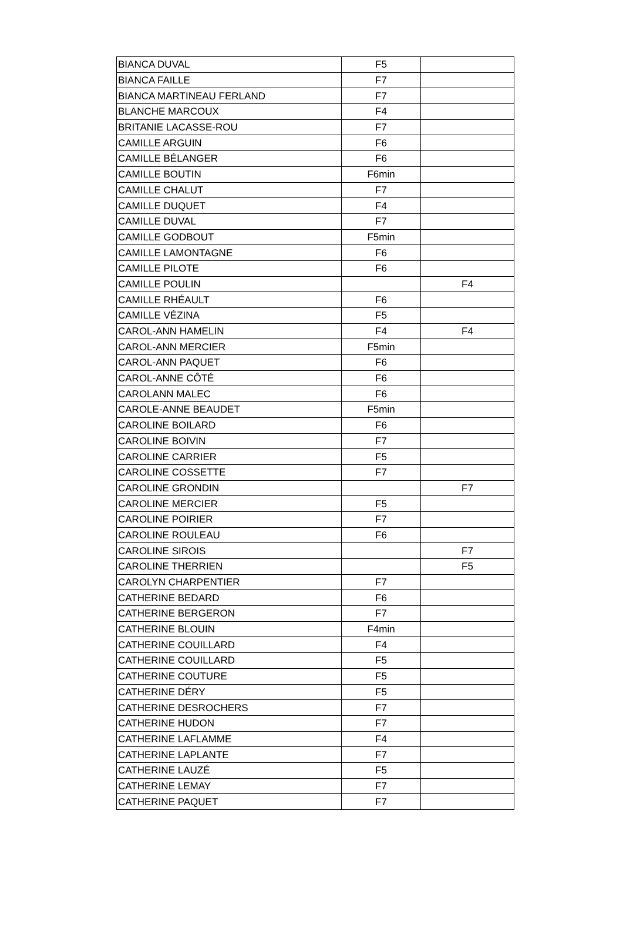| BIANCA DUVAL | F5 | |
| BIANCA FAILLE | F7 | |
| BIANCA MARTINEAU FERLAND | F7 | |
| BLANCHE MARCOUX | F4 | |
| BRITANIE LACASSE-ROU | F7 | |
| CAMILLE ARGUIN | F6 | |
| CAMILLE BÉLANGER | F6 | |
| CAMILLE BOUTIN | F6min | |
| CAMILLE CHALUT | F7 | |
| CAMILLE DUQUET | F4 | |
| CAMILLE DUVAL | F7 | |
| CAMILLE GODBOUT | F5min | |
| CAMILLE LAMONTAGNE | F6 | |
| CAMILLE PILOTE | F6 | |
| CAMILLE POULIN | | F4 |
| CAMILLE RHÉAULT | F6 | |
| CAMILLE VÉZINA | F5 | |
| CAROL-ANN HAMELIN | F4 | F4 |
| CAROL-ANN MERCIER | F5min | |
| CAROL-ANN PAQUET | F6 | |
| CAROL-ANNE CÔTÉ | F6 | |
| CAROLANN MALEC | F6 | |
| CAROLE-ANNE BEAUDET | F5min | |
| CAROLINE BOILARD | F6 | |
| CAROLINE BOIVIN | F7 | |
| CAROLINE CARRIER | F5 | |
| CAROLINE COSSETTE | F7 | |
| CAROLINE GRONDIN | | F7 |
| CAROLINE MERCIER | F5 | |
| CAROLINE POIRIER | F7 | |
| CAROLINE ROULEAU | F6 | |
| CAROLINE SIROIS | | F7 |
| CAROLINE THERRIEN | | F5 |
| CAROLYN CHARPENTIER | F7 | |
| CATHERINE BEDARD | F6 | |
| CATHERINE BERGERON | F7 | |
| CATHERINE BLOUIN | F4min | |
| CATHERINE COUILLARD | F4 | |
| CATHERINE COUILLARD | F5 | |
| CATHERINE COUTURE | F5 | |
| CATHERINE DÉRY | F5 | |
| CATHERINE DESROCHERS | F7 | |
| CATHERINE HUDON | F7 | |
| CATHERINE LAFLAMME | F4 | |
| CATHERINE LAPLANTE | F7 | |
| CATHERINE LAUZÉ | F5 | |
| CATHERINE LEMAY | F7 | |
| CATHERINE PAQUET | F7 | |